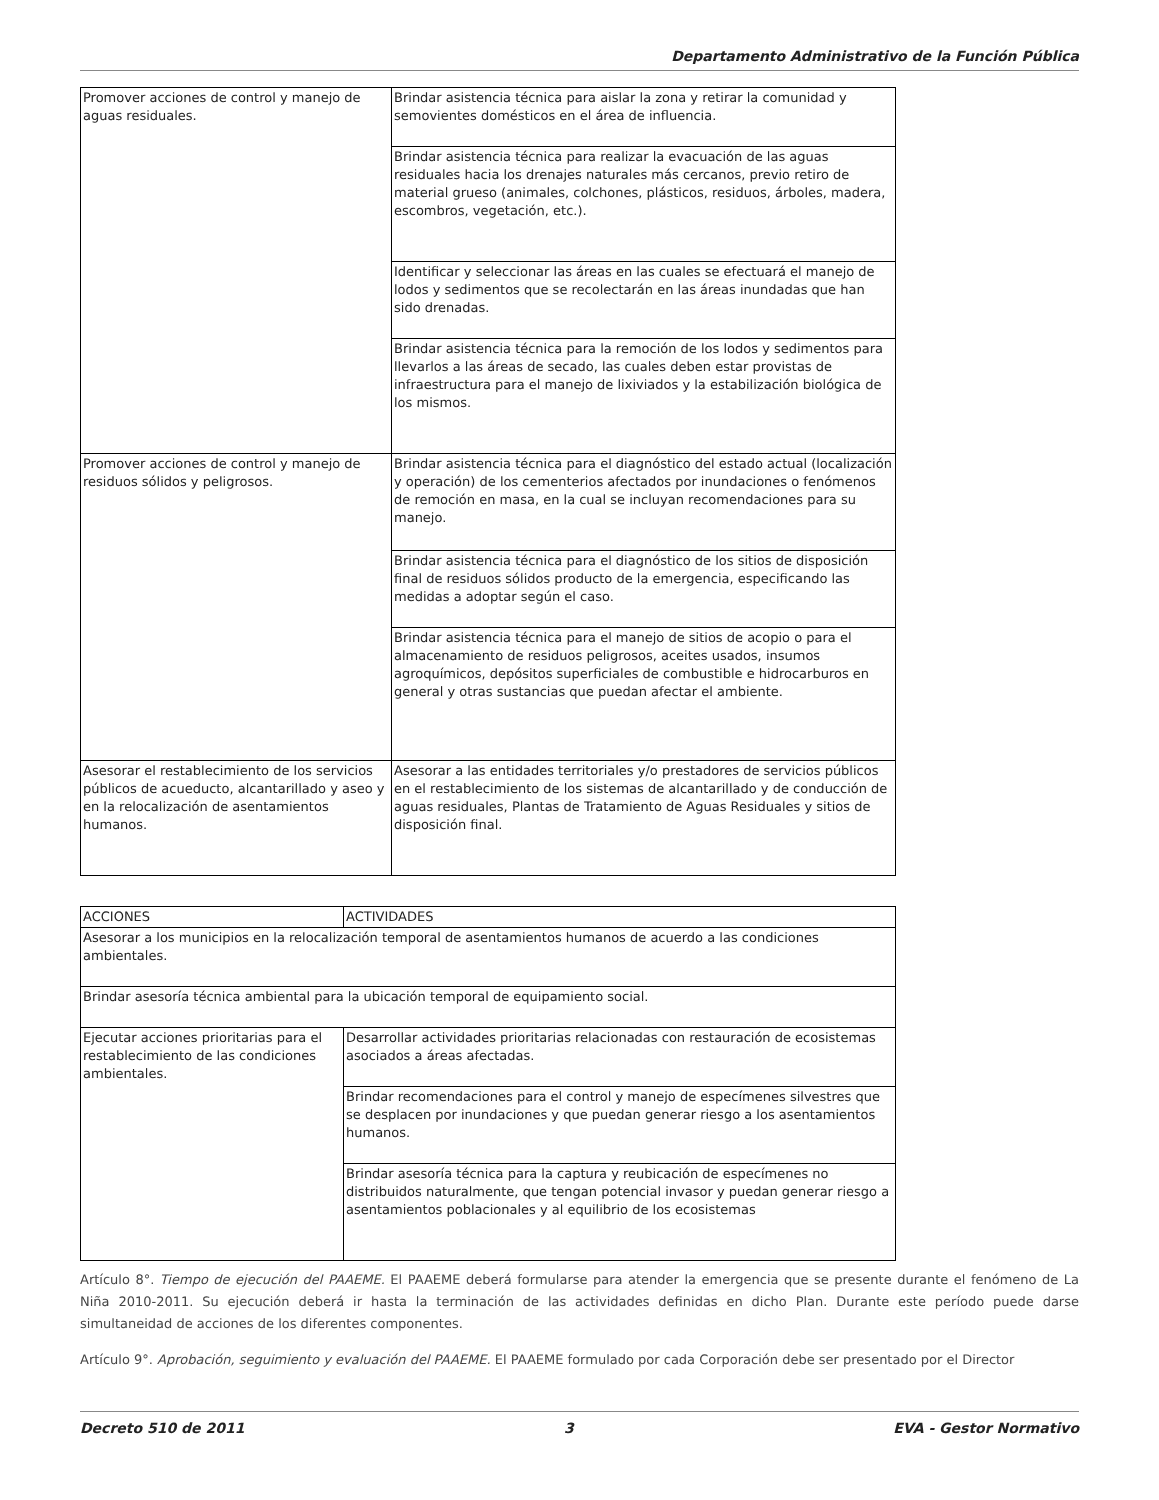Departamento Administrativo de la Función Pública
| Promover acciones de control y manejo de aguas residuales. | Brindar asistencia técnica para aislar la zona y retirar la comunidad y semovientes domésticos en el área de influencia. |
| | Brindar asistencia técnica para realizar la evacuación de las aguas residuales hacia los drenajes naturales más cercanos, previo retiro de material grueso (animales, colchones, plásticos, residuos, árboles, madera, escombros, vegetación, etc.). |
| | Identificar y seleccionar las áreas en las cuales se efectuará el manejo de lodos y sedimentos que se recolectarán en las áreas inundadas que han sido drenadas. |
| | Brindar asistencia técnica para la remoción de los lodos y sedimentos para llevarlos a las áreas de secado, las cuales deben estar provistas de infraestructura para el manejo de lixiviados y la estabilización biológica de los mismos. |
| Promover acciones de control y manejo de residuos sólidos y peligrosos. | Brindar asistencia técnica para el diagnóstico del estado actual (localización y operación) de los cementerios afectados por inundaciones o fenómenos de remoción en masa, en la cual se incluyan recomendaciones para su manejo. |
| | Brindar asistencia técnica para el diagnóstico de los sitios de disposición final de residuos sólidos producto de la emergencia, especificando las medidas a adoptar según el caso. |
| | Brindar asistencia técnica para el manejo de sitios de acopio o para el almacenamiento de residuos peligrosos, aceites usados, insumos agroquímicos, depósitos superficiales de combustible e hidrocarburos en general y otras sustancias que puedan afectar el ambiente. |
| Asesorar el restablecimiento de los servicios públicos de acueducto, alcantarillado y aseo y en la relocalización de asentamientos humanos. | Asesorar a las entidades territoriales y/o prestadores de servicios públicos en el restablecimiento de los sistemas de alcantarillado y de conducción de aguas residuales, Plantas de Tratamiento de Aguas Residuales y sitios de disposición final. |
| ACCIONES | ACTIVIDADES |
| Asesorar a los municipios en la relocalización temporal de asentamientos humanos de acuerdo a las condiciones ambientales. | |
| Brindar asesoría técnica ambiental para la ubicación temporal de equipamiento social. | |
| Ejecutar acciones prioritarias para el restablecimiento de las condiciones ambientales. | Desarrollar actividades prioritarias relacionadas con restauración de ecosistemas asociados a áreas afectadas. |
| | Brindar recomendaciones para el control y manejo de especímenes silvestres que se desplacen por inundaciones y que puedan generar riesgo a los asentamientos humanos. |
| | Brindar asesoría técnica para la captura y reubicación de especímenes no distribuidos naturalmente, que tengan potencial invasor y puedan generar riesgo a asentamientos poblacionales y al equilibrio de los ecosistemas |
Artículo 8°. Tiempo de ejecución del PAAEME. El PAAEME deberá formularse para atender la emergencia que se presente durante el fenómeno de La Niña 2010-2011. Su ejecución deberá ir hasta la terminación de las actividades definidas en dicho Plan. Durante este período puede darse simultaneidad de acciones de los diferentes componentes.
Artículo 9°. Aprobación, seguimiento y evaluación del PAAEME. El PAAEME formulado por cada Corporación debe ser presentado por el Director
Decreto 510 de 2011 3 EVA - Gestor Normativo